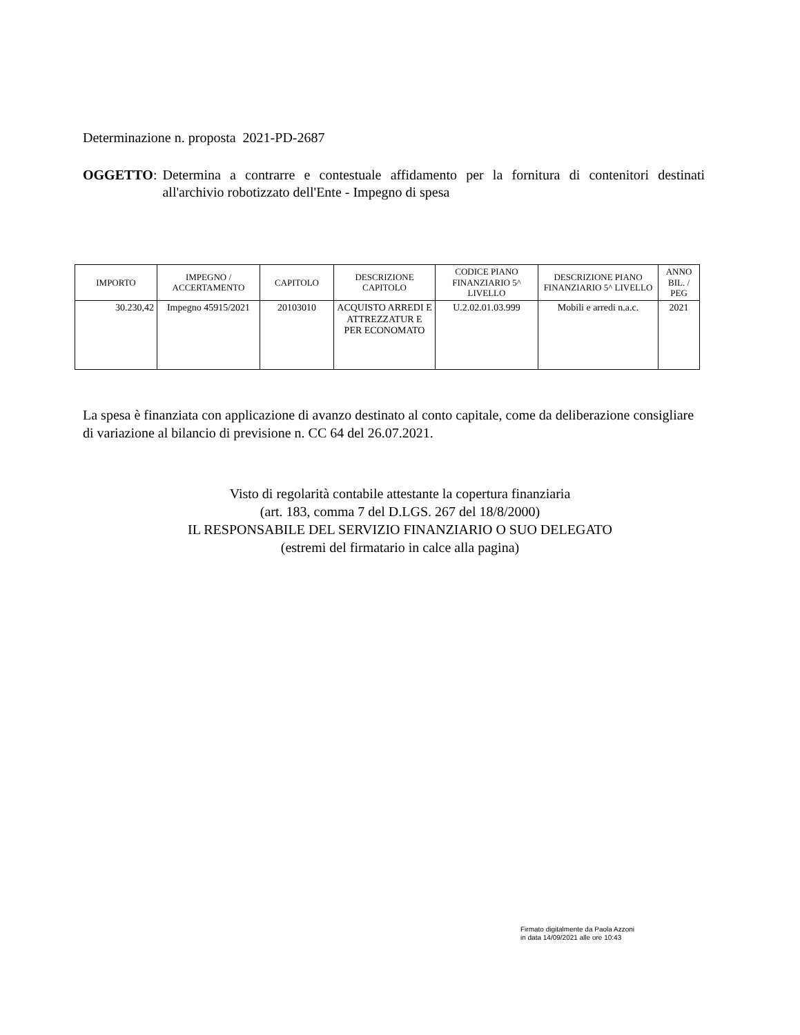Determinazione n. proposta 2021-PD-2687
OGGETTO:
Determina a contrarre e contestuale affidamento per la fornitura di contenitori destinati all'archivio robotizzato dell'Ente - Impegno di spesa
| IMPORTO | IMPEGNO / ACCERTAMENTO | CAPITOLO | DESCRIZIONE CAPITOLO | CODICE PIANO FINANZIARIO 5^ LIVELLO | DESCRIZIONE PIANO FINANZIARIO 5^ LIVELLO | ANNO BIL. / PEG |
| --- | --- | --- | --- | --- | --- | --- |
| 30.230,42 | Impegno 45915/2021 | 20103010 | ACQUISTO ARREDI E ATTREZZATUR E PER ECONOMATO | U.2.02.01.03.999 | Mobili e arredi n.a.c. | 2021 |
La spesa è finanziata con applicazione di avanzo destinato al conto capitale, come da deliberazione consigliare di variazione al bilancio di previsione n. CC 64 del 26.07.2021.
Visto di regolarità contabile attestante la copertura finanziaria
(art. 183, comma 7 del D.LGS. 267 del 18/8/2000)
IL RESPONSABILE DEL SERVIZIO FINANZIARIO O SUO DELEGATO
(estremi del firmatario in calce alla pagina)
Firmato digitalmente da Paola Azzoni
in data 14/09/2021 alle ore 10:43